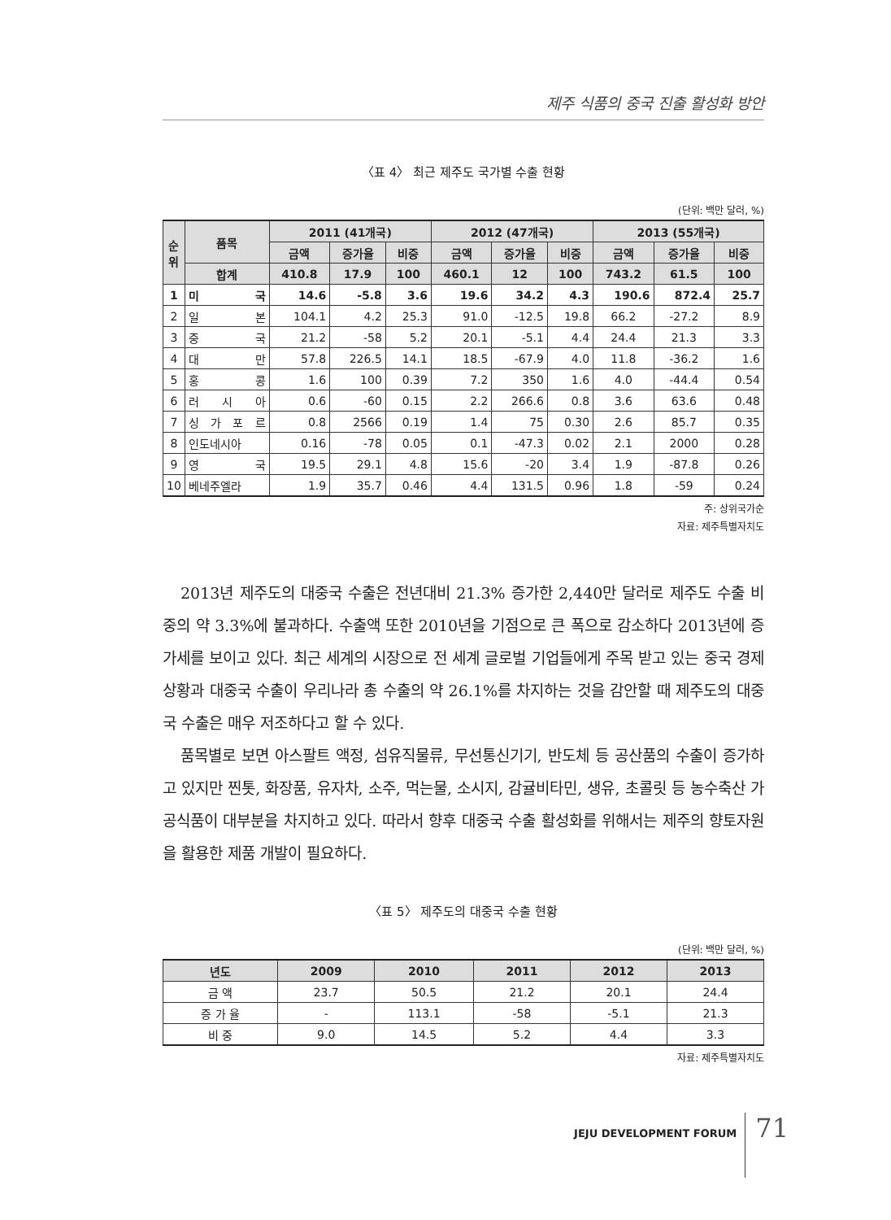제주 식품의 중국 진출 활성화 방안
〈표 4〉 최근 제주도 국가별 수출 현황
(단위: 백만 달러, %)
| 순위 | 품목 | 2011 (41개국) | | | 2012 (47개국) | | | 2013 (55개국) | | |
| --- | --- | --- | --- | --- | --- | --- | --- | --- | --- | --- |
| | | 금액 | 증가율 | 비중 | 금액 | 증가율 | 비중 | 금액 | 증가율 | 비중 |
| | 합계 | 410.8 | 17.9 | 100 | 460.1 | 12 | 100 | 743.2 | 61.5 | 100 |
| 1 | 미 국 | 14.6 | -5.8 | 3.6 | 19.6 | 34.2 | 4.3 | 190.6 | 872.4 | 25.7 |
| 2 | 일 본 | 104.1 | 4.2 | 25.3 | 91.0 | -12.5 | 19.8 | 66.2 | -27.2 | 8.9 |
| 3 | 중 국 | 21.2 | -58 | 5.2 | 20.1 | -5.1 | 4.4 | 24.4 | 21.3 | 3.3 |
| 4 | 대 만 | 57.8 | 226.5 | 14.1 | 18.5 | -67.9 | 4.0 | 11.8 | -36.2 | 1.6 |
| 5 | 홍 콩 | 1.6 | 100 | 0.39 | 7.2 | 350 | 1.6 | 4.0 | -44.4 | 0.54 |
| 6 | 러 시 아 | 0.6 | -60 | 0.15 | 2.2 | 266.6 | 0.8 | 3.6 | 63.6 | 0.48 |
| 7 | 싱 가 포 르 | 0.8 | 2566 | 0.19 | 1.4 | 75 | 0.30 | 2.6 | 85.7 | 0.35 |
| 8 | 인도네시아 | 0.16 | -78 | 0.05 | 0.1 | -47.3 | 0.02 | 2.1 | 2000 | 0.28 |
| 9 | 영 국 | 19.5 | 29.1 | 4.8 | 15.6 | -20 | 3.4 | 1.9 | -87.8 | 0.26 |
| 10 | 베네주엘라 | 1.9 | 35.7 | 0.46 | 4.4 | 131.5 | 0.96 | 1.8 | -59 | 0.24 |
주: 상위국가순
자료: 제주특별자치도
2013년 제주도의 대중국 수출은 전년대비 21.3% 증가한 2,440만 달러로 제주도 수출 비중의 약 3.3%에 불과하다. 수출액 또한 2010년을 기점으로 큰 폭으로 감소하다 2013년에 증가세를 보이고 있다. 최근 세계의 시장으로 전 세계 글로벌 기업들에게 주목 받고 있는 중국 경제상황과 대중국 수출이 우리나라 총 수출의 약 26.1%를 차지하는 것을 감안할 때 제주도의 대중국 수출은 매우 저조하다고 할 수 있다.
품목별로 보면 아스팔트 액정, 섬유직물류, 무선통신기기, 반도체 등 공산품의 수출이 증가하고 있지만 찐톳, 화장품, 유자차, 소주, 먹는물, 소시지, 감귤비타민, 생유, 초콜릿 등 농수축산 가공식품이 대부분을 차지하고 있다. 따라서 향후 대중국 수출 활성화를 위해서는 제주의 향토자원을 활용한 제품 개발이 필요하다.
〈표 5〉 제주도의 대중국 수출 현황
(단위: 백만 달러, %)
| 년도 | 2009 | 2010 | 2011 | 2012 | 2013 |
| --- | --- | --- | --- | --- | --- |
| 금 액 | 23.7 | 50.5 | 21.2 | 20.1 | 24.4 |
| 증 가 율 | - | 113.1 | -58 | -5.1 | 21.3 |
| 비 중 | 9.0 | 14.5 | 5.2 | 4.4 | 3.3 |
자료: 제주특별자치도
JEJU DEVELOPMENT FORUM 71